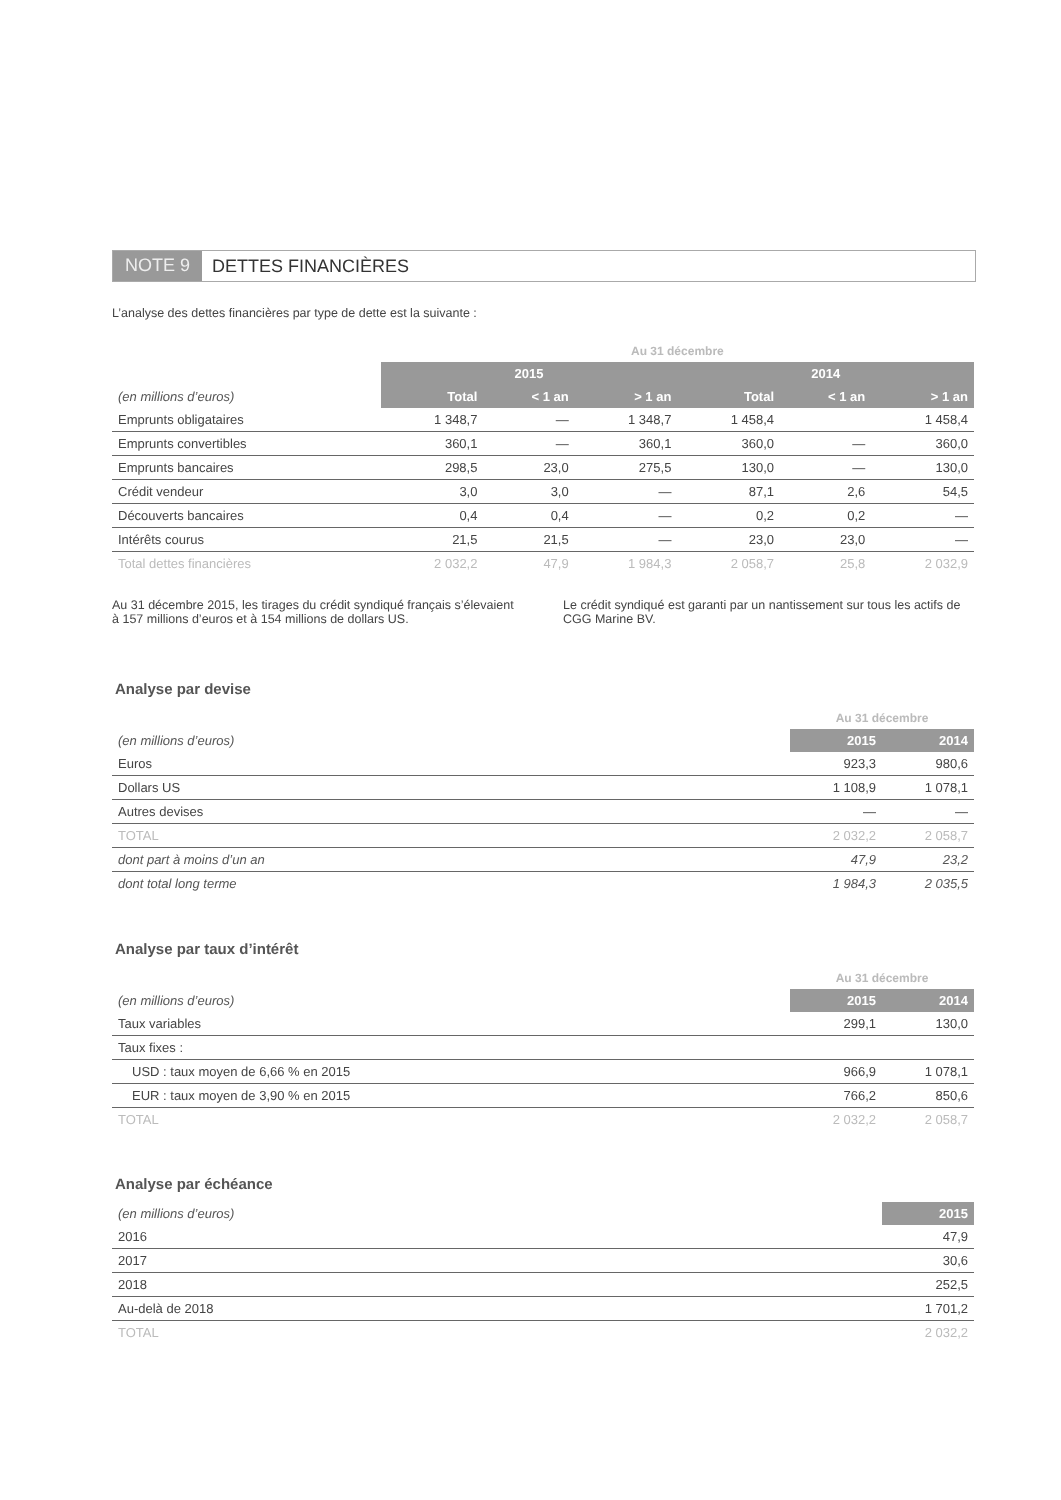NOTE 9 DETTES FINANCIÈRES
L’analyse des dettes financières par type de dette est la suivante :
| | Au 31 décembre | | | | | |
| | 2015 | | | 2014 | | |
| (en millions d’euros) | Total | < 1 an | > 1 an | Total | < 1 an | > 1 an |
| Emprunts obligataires | 1 348,7 | — | 1 348,7 | 1 458,4 | | 1 458,4 |
| Emprunts convertibles | 360,1 | — | 360,1 | 360,0 | — | 360,0 |
| Emprunts bancaires | 298,5 | 23,0 | 275,5 | 130,0 | — | 130,0 |
| Crédit vendeur | 3,0 | 3,0 | — | 87,1 | 2,6 | 54,5 |
| Découverts bancaires | 0,4 | 0,4 | — | 0,2 | 0,2 | — |
| Intérêts courus | 21,5 | 21,5 | — | 23,0 | 23,0 | — |
| Total dettes financières | 2 032,2 | 47,9 | 1 984,3 | 2 058,7 | 25,8 | 2 032,9 |
Au 31 décembre 2015, les tirages du crédit syndiqué français s’élevaient à 157 millions d’euros et à 154 millions de dollars US.
Le crédit syndiqué est garanti par un nantissement sur tous les actifs de CGG Marine BV.
Analyse par devise
| | Au 31 décembre | |
| (en millions d’euros) | 2015 | 2014 |
| Euros | 923,3 | 980,6 |
| Dollars US | 1 108,9 | 1 078,1 |
| Autres devises | — | — |
| TOTAL | 2 032,2 | 2 058,7 |
| dont part à moins d’un an | 47,9 | 23,2 |
| dont total long terme | 1 984,3 | 2 035,5 |
Analyse par taux d’intérêt
| | Au 31 décembre | |
| (en millions d’euros) | 2015 | 2014 |
| Taux variables | 299,1 | 130,0 |
| Taux fixes : | | |
| USD : taux moyen de 6,66 % en 2015 | 966,9 | 1 078,1 |
| EUR : taux moyen de 3,90 % en 2015 | 766,2 | 850,6 |
| TOTAL | 2 032,2 | 2 058,7 |
Analyse par échéance
| (en millions d’euros) | 2015 |
| 2016 | 47,9 |
| 2017 | 30,6 |
| 2018 | 252,5 |
| Au-delà de 2018 | 1 701,2 |
| TOTAL | 2 032,2 |